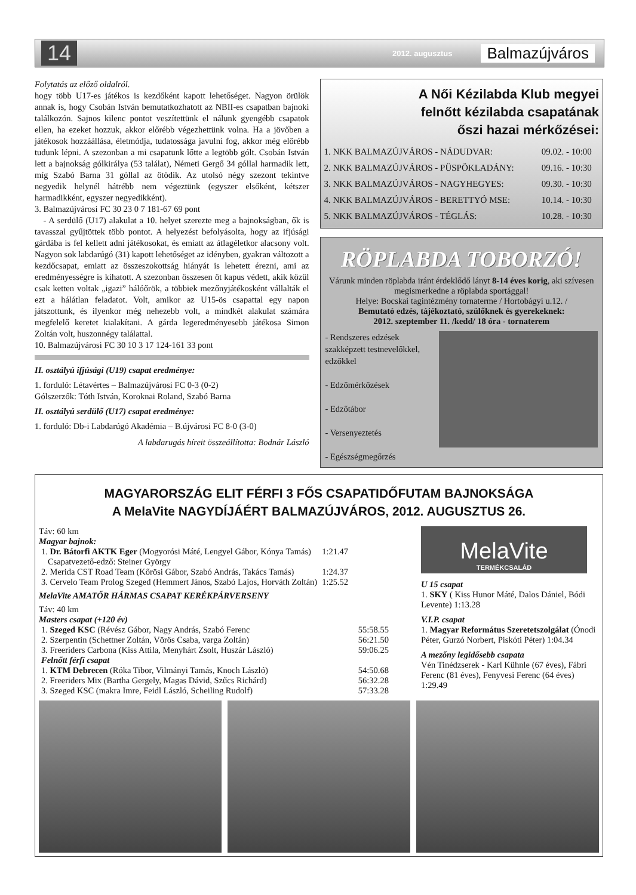14 2012. augusztus Balmazújváros
Folytatás az előző oldalról.
hogy több U17-es játékos is kezdőként kapott lehetőséget. Nagyon örülök annak is, hogy Csobán István bemutatkozhatott az NBII-es csapatban bajnoki találkozón. Sajnos kilenc pontot veszítettünk el nálunk gyengébb csapatok ellen, ha ezeket hozzuk, akkor előrébb végezhettünk volna. Ha a jövőben a játékosok hozzáállása, életmódja, tudatossága javulni fog, akkor még előrébb tudunk lépni. A szezonban a mi csapatunk lőtte a legtöbb gólt. Csobán István lett a bajnokság gólkirálya (53 találat), Németi Gergő 34 góllal harmadik lett, míg Szabó Barna 31 góllal az ötödik. Az utolsó négy szezont tekintve negyedik helynél hátrébb nem végeztünk (egyszer elsőként, kétszer harmadikként, egyszer negyedikként).
3. Balmazújvárosi FC 30 23 0 7 181-67 69 pont
- A serdülő (U17) alakulat a 10. helyet szerezte meg a bajnokságban, ők is tavasszal gyűjtöttek több pontot. A helyezést befolyásolta, hogy az ifjúsági gárdába is fel kellett adni játékosokat, és emiatt az átlagéletkor alacsony volt. Nagyon sok labdarúgó (31) kapott lehetőséget az idényben, gyakran változott a kezdőcsapat, emiatt az összeszokottság hiányát is lehetett érezni, ami az eredményességre is kihatott. A szezonban összesen öt kapus védett, akik közül csak ketten voltak „igazi” hálóőrök, a többiek mezőnyjátékosként vállalták el ezt a hálátlan feladatot. Volt, amikor az U15-ös csapattal egy napon játszottunk, és ilyenkor még nehezebb volt, a mindkét alakulat számára megfelelő keretet kialakítani. A gárda legeredményesebb játékosa Simon Zoltán volt, huszonnégy találattal.
10. Balmazújvárosi FC 30 10 3 17 124-161 33 pont
II. osztályú ifjúsági (U19) csapat eredménye:
1. forduló: Létavértes – Balmazújvárosi FC 0-3 (0-2)
Gólszerzők: Tóth István, Koroknai Roland, Szabó Barna
II. osztályú serdülő (U17) csapat eredménye:
1. forduló: Db-i Labdarúgó Akadémia – B.újvárosi FC 8-0 (3-0)
A labdarugás híreit összeállította: Bodnár László
A Női Kézilabda Klub megyei
felnőtt kézilabda csapatának
őszi hazai mérkőzései:
| 1. NKK BALMAZÚJVÁROS - NÁDUDVAR: | 09.02. - 10:00 |
| 2. NKK BALMAZÚJVÁROS - PÜSPÖKLADÁNY: | 09.16. - 10:30 |
| 3. NKK BALMAZÚJVÁROS - NAGYHEGYES: | 09.30. - 10:30 |
| 4. NKK BALMAZÚJVÁROS - BERETTYÓ MSE: | 10.14. - 10:30 |
| 5. NKK BALMAZÚJVÁROS - TÉGLÁS: | 10.28. - 10:30 |
RÖPLABDA TOBORZÓ!
Várunk minden röplabda iránt érdeklődő lányt 8-14 éves korig, aki szívesen megismerkedne a röplabda sportággal!
Helye: Bocskai tagintézmény tornaterme / Hortobágyi u.12. /
Bemutató edzés, tájékoztató, szülőknek és gyerekeknek:
2012. szeptember 11. /kedd/ 18 óra - tornaterem
- Rendszeres edzések szakképzett testnevelőkkel, edzőkkel
- Edzőmérkőzések
- Edzőtábor
- Versenyeztetés
- Egészségmegőrzés
MAGYARORSZÁG ELIT FÉRFI 3 FŐS CSAPATIDŐFUTAM BAJNOKSÁGA
A MelaVite NAGYDÍJÁÉRT BALMAZÚJVÁROS, 2012. AUGUSZTUS 26.
Táv: 60 km
Magyar bajnok:
| 1. Dr. Bátorfi AKTK Eger (Mogyorósi Máté, Lengyel Gábor, Kónya Tamás) Csapatvezető-edző: Steiner György | 1:21.47 |
| 2. Merida CST Road Team (Kőrösi Gábor, Szabó András, Takács Tamás) | 1:24.37 |
| 3. Cervelo Team Prolog Szeged (Hemmert János, Szabó Lajos, Horváth Zoltán) | 1:25.52 |
MelaVite AMATŐR HÁRMAS CSAPAT KERÉKPÁRVERSENY
Táv: 40 km
Masters csapat (+120 év)
| 1. Szeged KSC (Révész Gábor, Nagy András, Szabó Ferenc | 55:58.55 |
| 2. Szerpentin (Schettner Zoltán, Vörös Csaba, varga Zoltán) | 56:21.50 |
| 3. Freeriders Carbona (Kiss Attila, Menyhárt Zsolt, Huszár László) | 59:06.25 |
| Felnőtt férfi csapat | |
| 1. KTM Debrecen (Róka Tibor, Vilmányi Tamás, Knoch László) | 54:50.68 |
| 2. Freeriders Mix (Bartha Gergely, Magas Dávid, Szűcs Richárd) | 56:32.28 |
| 3. Szeged KSC (makra Imre, Feidl László, Scheiling Rudolf) | 57:33.28 |
MelaVite
TERMÉKCSALÁD
U 15 csapat
1. SKY ( Kiss Hunor Máté, Dalos Dániel, Bódi Levente) 1:13.28
V.I.P. csapat
1. Magyar Református Szeretetszolgálat (Ónodi Péter, Gurzó Norbert, Piskóti Péter) 1:04.34
A mezőny legidősebb csapata
Vén Tinédzserek - Karl Kühnle (67 éves), Fábri Ferenc (81 éves), Fenyvesi Ferenc (64 éves) 1:29.49